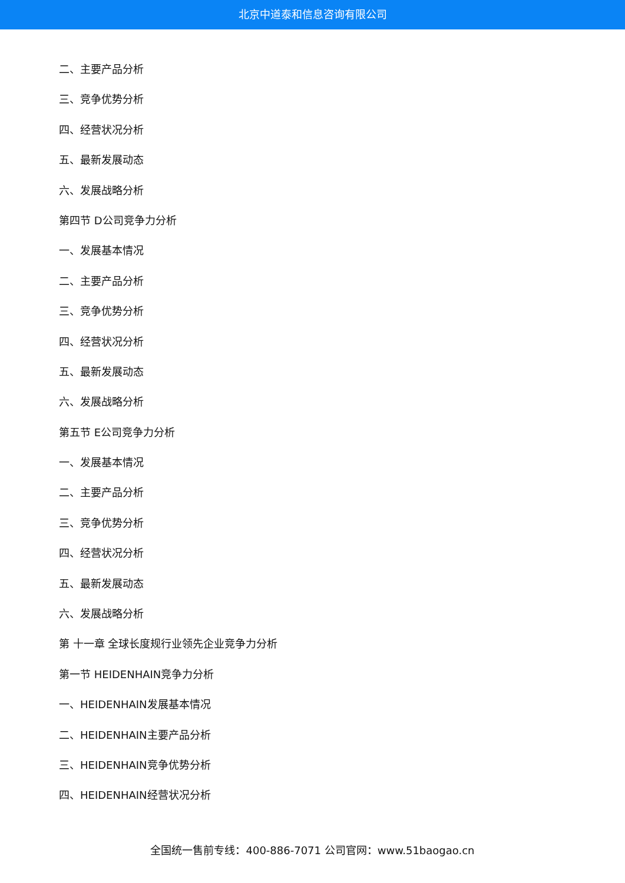北京中道泰和信息咨询有限公司
二、主要产品分析
三、竞争优势分析
四、经营状况分析
五、最新发展动态
六、发展战略分析
第四节 D公司竞争力分析
一、发展基本情况
二、主要产品分析
三、竞争优势分析
四、经营状况分析
五、最新发展动态
六、发展战略分析
第五节 E公司竞争力分析
一、发展基本情况
二、主要产品分析
三、竞争优势分析
四、经营状况分析
五、最新发展动态
六、发展战略分析
第 十一章 全球长度规行业领先企业竞争力分析
第一节 HEIDENHAIN竞争力分析
一、HEIDENHAIN发展基本情况
二、HEIDENHAIN主要产品分析
三、HEIDENHAIN竞争优势分析
四、HEIDENHAIN经营状况分析
全国统一售前专线：400-886-7071 公司官网：www.51baogao.cn